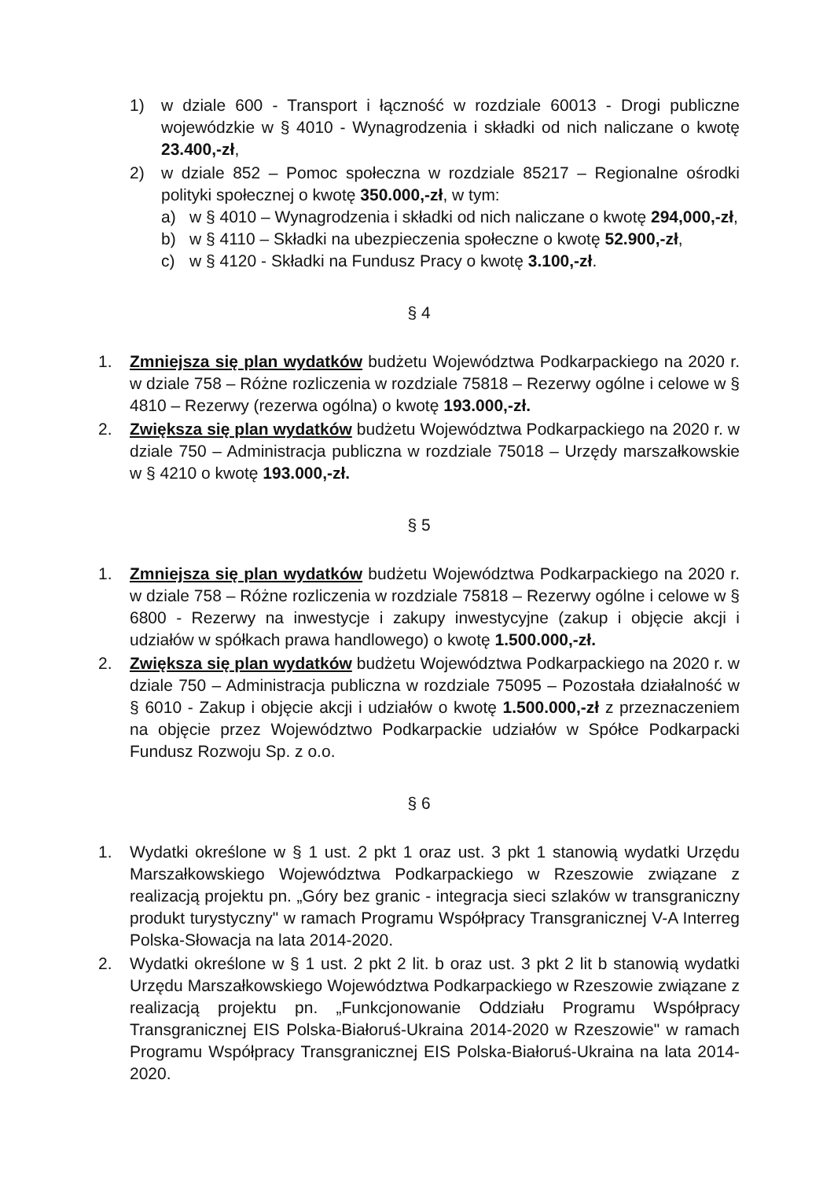1) w dziale 600 - Transport i łączność w rozdziale 60013 - Drogi publiczne wojewódzkie w § 4010 - Wynagrodzenia i składki od nich naliczane o kwotę 23.400,-zł,
2) w dziale 852 – Pomoc społeczna w rozdziale 85217 – Regionalne ośrodki polityki społecznej o kwotę 350.000,-zł, w tym:
a) w § 4010 – Wynagrodzenia i składki od nich naliczane o kwotę 294,000,-zł,
b) w § 4110 – Składki na ubezpieczenia społeczne o kwotę 52.900,-zł,
c) w § 4120 - Składki na Fundusz Pracy o kwotę 3.100,-zł.
§ 4
1. Zmniejsza się plan wydatków budżetu Województwa Podkarpackiego na 2020 r. w dziale 758 – Różne rozliczenia w rozdziale 75818 – Rezerwy ogólne i celowe w § 4810 – Rezerwy (rezerwa ogólna) o kwotę 193.000,-zł.
2. Zwiększa się plan wydatków budżetu Województwa Podkarpackiego na 2020 r. w dziale 750 – Administracja publiczna w rozdziale 75018 – Urzędy marszałkowskie w § 4210 o kwotę 193.000,-zł.
§ 5
1. Zmniejsza się plan wydatków budżetu Województwa Podkarpackiego na 2020 r. w dziale 758 – Różne rozliczenia w rozdziale 75818 – Rezerwy ogólne i celowe w § 6800 - Rezerwy na inwestycje i zakupy inwestycyjne (zakup i objęcie akcji i udziałów w spółkach prawa handlowego) o kwotę 1.500.000,-zł.
2. Zwiększa się plan wydatków budżetu Województwa Podkarpackiego na 2020 r. w dziale 750 – Administracja publiczna w rozdziale 75095 – Pozostała działalność w § 6010 - Zakup i objęcie akcji i udziałów o kwotę 1.500.000,-zł z przeznaczeniem na objęcie przez Województwo Podkarpackie udziałów w Spółce Podkarpacki Fundusz Rozwoju Sp. z o.o.
§ 6
1. Wydatki określone w § 1 ust. 2 pkt 1 oraz ust. 3 pkt 1 stanowią wydatki Urzędu Marszałkowskiego Województwa Podkarpackiego w Rzeszowie związane z realizacją projektu pn. „Góry bez granic - integracja sieci szlaków w transgraniczny produkt turystyczny" w ramach Programu Współpracy Transgranicznej V-A Interreg Polska-Słowacja na lata 2014-2020.
2. Wydatki określone w § 1 ust. 2 pkt 2 lit. b oraz ust. 3 pkt 2 lit b stanowią wydatki Urzędu Marszałkowskiego Województwa Podkarpackiego w Rzeszowie związane z realizacją projektu pn. „Funkcjonowanie Oddziału Programu Współpracy Transgranicznej EIS Polska-Białoruś-Ukraina 2014-2020 w Rzeszowie" w ramach Programu Współpracy Transgranicznej EIS Polska-Białoruś-Ukraina na lata 2014-2020.